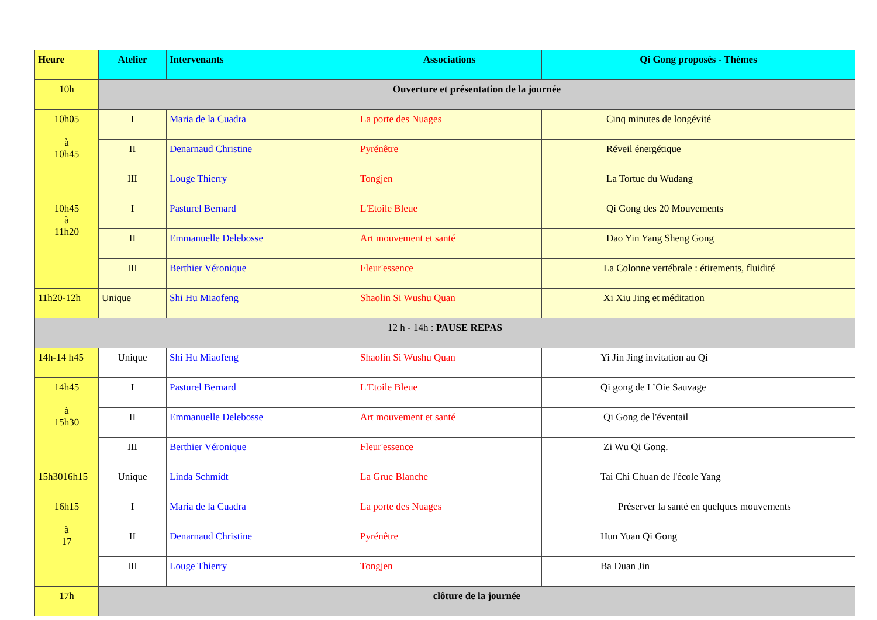| Heure | Atelier | Intervenants | Associations | Qi Gong proposés - Thèmes |
| --- | --- | --- | --- | --- |
| 10h | Ouverture et présentation de la journée | | | |
| 10h05 à 10h45 | I | Maria de la Cuadra | La porte des Nuages | Cinq minutes de longévité |
| | II | Denarnaud Christine | Pyrénêtre | Réveil énergétique |
| | III | Louge Thierry | Tongjen | La Tortue du Wudang |
| 10h45 à 11h20 | I | Pasturel Bernard | L'Etoile Bleue | Qi Gong des 20 Mouvements |
| | II | Emmanuelle Delebosse | Art mouvement et santé | Dao Yin Yang Sheng Gong |
| | III | Berthier Véronique | Fleur'essence | La Colonne vertébrale : étirements, fluidité |
| 11h20-12h | Unique | Shi Hu Miaofeng | Shaolin Si Wushu Quan | Xi Xiu Jing et méditation |
| 12 h - 14h : PAUSE REPAS | | | | |
| 14h-14 h45 | Unique | Shi Hu Miaofeng | Shaolin Si Wushu Quan | Yi Jin Jing invitation au Qi |
| 14h45 à 15h30 | I | Pasturel Bernard | L'Etoile Bleue | Qi gong de L’Oie Sauvage |
| | II | Emmanuelle Delebosse | Art mouvement et santé | Qi Gong de l'éventail |
| | III | Berthier Véronique | Fleur'essence | Zi Wu Qi Gong. |
| 15h3016h15 | Unique | Linda Schmidt | La Grue Blanche | Tai Chi Chuan de l'école Yang |
| 16h15 à 17 | I | Maria de la Cuadra | La porte des Nuages | Préserver la santé en quelques mouvements |
| | II | Denarnaud Christine | Pyrénêtre | Hun Yuan Qi Gong |
| | III | Louge Thierry | Tongjen | Ba Duan Jin |
| 17h | clôture de la journée | | | |